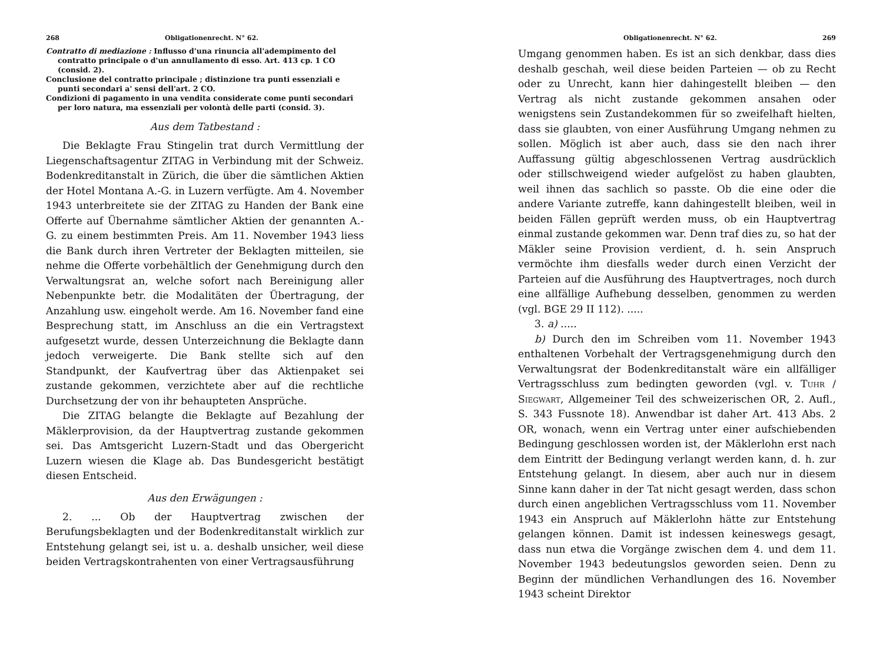268 Obligationenrecht. N° 62.
Contratto di mediazione : Influsso d'una rinuncia all'adempimento del contratto principale o d'un annullamento di esso. Art. 413 cp. 1 CO (consid. 2).
Conclusione del contratto principale ; distinzione tra punti essenziali e punti secondari a' sensi dell'art. 2 CO.
Condizioni di pagamento in una vendita considerate come punti secondari per loro natura, ma essenziali per volontà delle parti (consid. 3).
Aus dem Tatbestand :
Die Beklagte Frau Stingelin trat durch Vermittlung der Liegenschaftsagentur ZITAG in Verbindung mit der Schweiz. Bodenkreditanstalt in Zürich, die über die sämtlichen Aktien der Hotel Montana A.-G. in Luzern verfügte. Am 4. November 1943 unterbreitete sie der ZITAG zu Handen der Bank eine Offerte auf Übernahme sämtlicher Aktien der genannten A.-G. zu einem bestimmten Preis. Am 11. November 1943 liess die Bank durch ihren Vertreter der Beklagten mitteilen, sie nehme die Offerte vorbehältlich der Genehmigung durch den Verwaltungsrat an, welche sofort nach Bereinigung aller Nebenpunkte betr. die Modalitäten der Übertragung, der Anzahlung usw. eingeholt werde. Am 16. November fand eine Besprechung statt, im Anschluss an die ein Vertragstext aufgesetzt wurde, dessen Unterzeichnung die Beklagte dann jedoch verweigerte. Die Bank stellte sich auf den Standpunkt, der Kaufvertrag über das Aktienpaket sei zustande gekommen, verzichtete aber auf die rechtliche Durchsetzung der von ihr behaupteten Ansprüche.
Die ZITAG belangte die Beklagte auf Bezahlung der Mäklerprovision, da der Hauptvertrag zustande gekommen sei. Das Amtsgericht Luzern-Stadt und das Obergericht Luzern wiesen die Klage ab. Das Bundesgericht bestätigt diesen Entscheid.
Aus den Erwägungen :
2. ... Ob der Hauptvertrag zwischen der Berufungsbeklagten und der Bodenkreditanstalt wirklich zur Entstehung gelangt sei, ist u. a. deshalb unsicher, weil diese beiden Vertragskontrahenten von einer Vertragsausführung
Obligationenrecht. N° 62. 269
Umgang genommen haben. Es ist an sich denkbar, dass dies deshalb geschah, weil diese beiden Parteien — ob zu Recht oder zu Unrecht, kann hier dahingestellt bleiben — den Vertrag als nicht zustande gekommen ansahen oder wenigstens sein Zustandekommen für so zweifelhaft hielten, dass sie glaubten, von einer Ausführung Umgang nehmen zu sollen. Möglich ist aber auch, dass sie den nach ihrer Auffassung gültig abgeschlossenen Vertrag ausdrücklich oder stillschweigend wieder aufgelöst zu haben glaubten, weil ihnen das sachlich so passte. Ob die eine oder die andere Variante zutreffe, kann dahingestellt bleiben, weil in beiden Fällen geprüft werden muss, ob ein Hauptvertrag einmal zustande gekommen war. Denn traf dies zu, so hat der Mäkler seine Provision verdient, d. h. sein Anspruch vermöchte ihm diesfalls weder durch einen Verzicht der Parteien auf die Ausführung des Hauptvertrages, noch durch eine allfällige Aufhebung desselben, genommen zu werden (vgl. BGE 29 II 112). .....
3. a) .....
b) Durch den im Schreiben vom 11. November 1943 enthaltenen Vorbehalt der Vertragsgenehmigung durch den Verwaltungsrat der Bodenkreditanstalt wäre ein allfälliger Vertragsschluss zum bedingten geworden (vgl. v. Tuhr / Siegwart, Allgemeiner Teil des schweizerischen OR, 2. Aufl., S. 343 Fussnote 18). Anwendbar ist daher Art. 413 Abs. 2 OR, wonach, wenn ein Vertrag unter einer aufschiebenden Bedingung geschlossen worden ist, der Mäklerlohn erst nach dem Eintritt der Bedingung verlangt werden kann, d. h. zur Entstehung gelangt. In diesem, aber auch nur in diesem Sinne kann daher in der Tat nicht gesagt werden, dass schon durch einen angeblichen Vertragsschluss vom 11. November 1943 ein Anspruch auf Mäklerlohn hätte zur Entstehung gelangen können. Damit ist indessen keineswegs gesagt, dass nun etwa die Vorgänge zwischen dem 4. und dem 11. November 1943 bedeutungslos geworden seien. Denn zu Beginn der mündlichen Verhandlungen des 16. November 1943 scheint Direktor